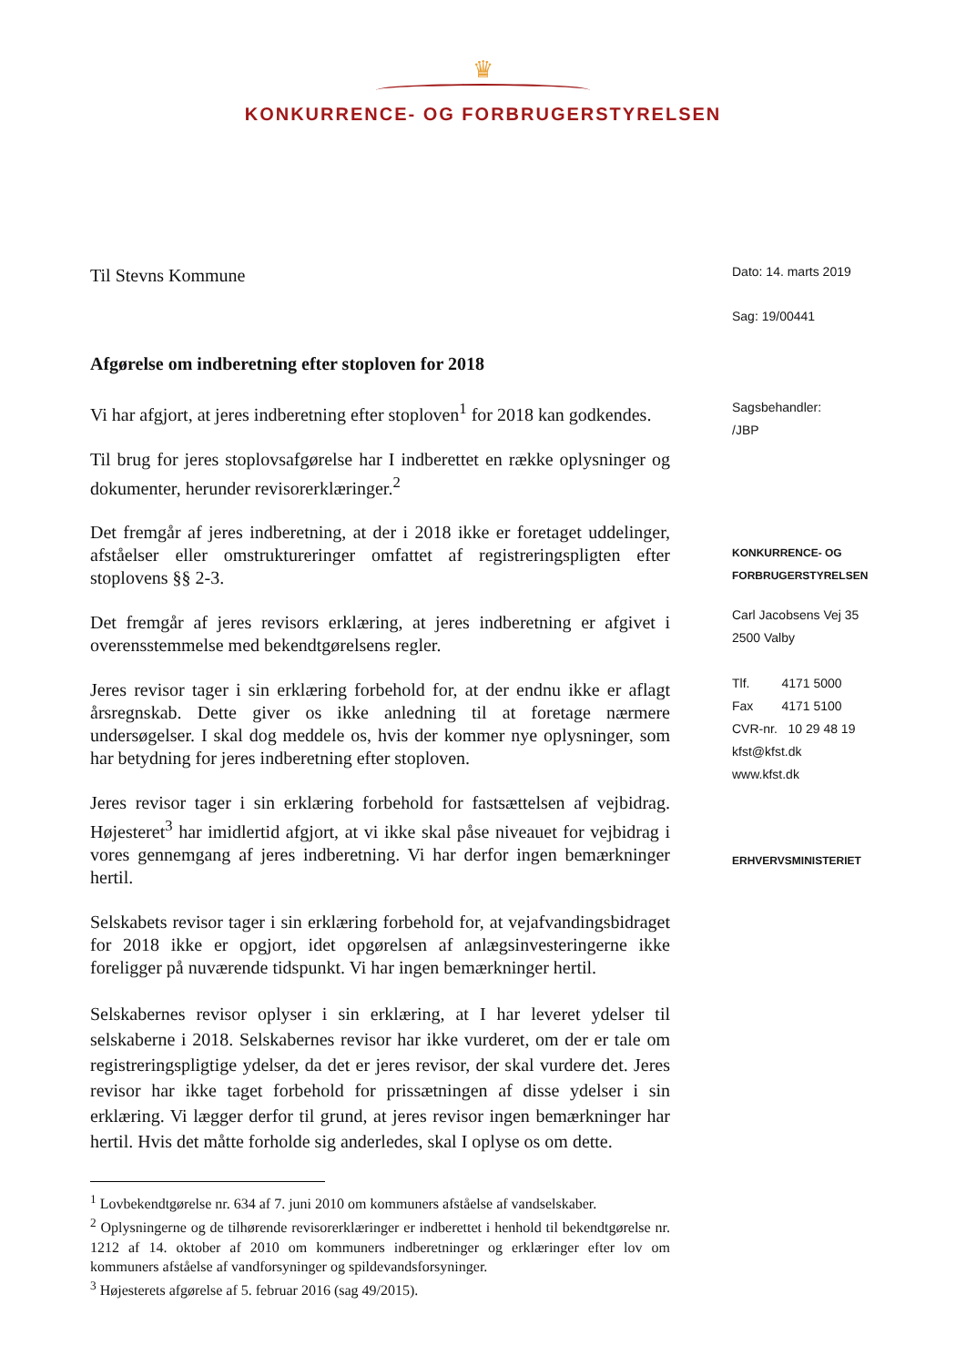♛
KONKURRENCE- OG FORBRUGERSTYRELSEN
Til Stevns Kommune
Afgørelse om indberetning efter stoploven for 2018
Vi har afgjort, at jeres indberetning efter stoploven<sup>1</sup> for 2018 kan godkendes.
Til brug for jeres stoplovsafgørelse har I indberettet en række oplysninger og dokumenter, herunder revisorerklæringer.<sup>2</sup>
Det fremgår af jeres indberetning, at der i 2018 ikke er foretaget uddelinger, afståelser eller omstruktureringer omfattet af registreringspligten efter stoplovens §§ 2-3.
Det fremgår af jeres revisors erklæring, at jeres indberetning er afgivet i overensstemmelse med bekendtgørelsens regler.
Jeres revisor tager i sin erklæring forbehold for, at der endnu ikke er aflagt årsregnskab. Dette giver os ikke anledning til at foretage nærmere undersøgelser. I skal dog meddele os, hvis der kommer nye oplysninger, som har betydning for jeres indberetning efter stoploven.
Jeres revisor tager i sin erklæring forbehold for fastsættelsen af vejbidrag. Højesteret<sup>3</sup> har imidlertid afgjort, at vi ikke skal påse niveauet for vejbidrag i vores gennemgang af jeres indberetning. Vi har derfor ingen bemærkninger hertil.
Selskabets revisor tager i sin erklæring forbehold for, at vejafvandingsbidraget for 2018 ikke er opgjort, idet opgørelsen af anlægsinvesteringerne ikke foreligger på nuværende tidspunkt. Vi har ingen bemærkninger hertil.
Selskabernes revisor oplyser i sin erklæring, at I har leveret ydelser til selskaberne i 2018. Selskabernes revisor har ikke vurderet, om der er tale om registreringspligtige ydelser, da det er jeres revisor, der skal vurdere det. Jeres revisor har ikke taget forbehold for prissætningen af disse ydelser i sin erklæring. Vi lægger derfor til grund, at jeres revisor ingen bemærkninger har hertil. Hvis det måtte forholde sig anderledes, skal I oplyse os om dette.
<sup>1</sup> Lovbekendtgørelse nr. 634 af 7. juni 2010 om kommuners afståelse af vandselskaber.
<sup>2</sup> Oplysningerne og de tilhørende revisorerklæringer er indberettet i henhold til bekendtgørelse nr. 1212 af 14. oktober af 2010 om kommuners indberetninger og erklæringer efter lov om kommuners afståelse af vandforsyninger og spildevandsforsyninger.
<sup>3</sup> Højesterets afgørelse af 5. februar 2016 (sag 49/2015).
Dato: 14. marts 2019
Sag: 19/00441
Sagsbehandler:
/JBP
KONKURRENCE- OG
FORBRUGERSTYRELSEN
Carl Jacobsens Vej 35
2500 Valby
Tlf. 4171 5000
Fax 4171 5100
CVR-nr. 10 29 48 19
kfst@kfst.dk
www.kfst.dk
ERHVERVSMINISTERIET